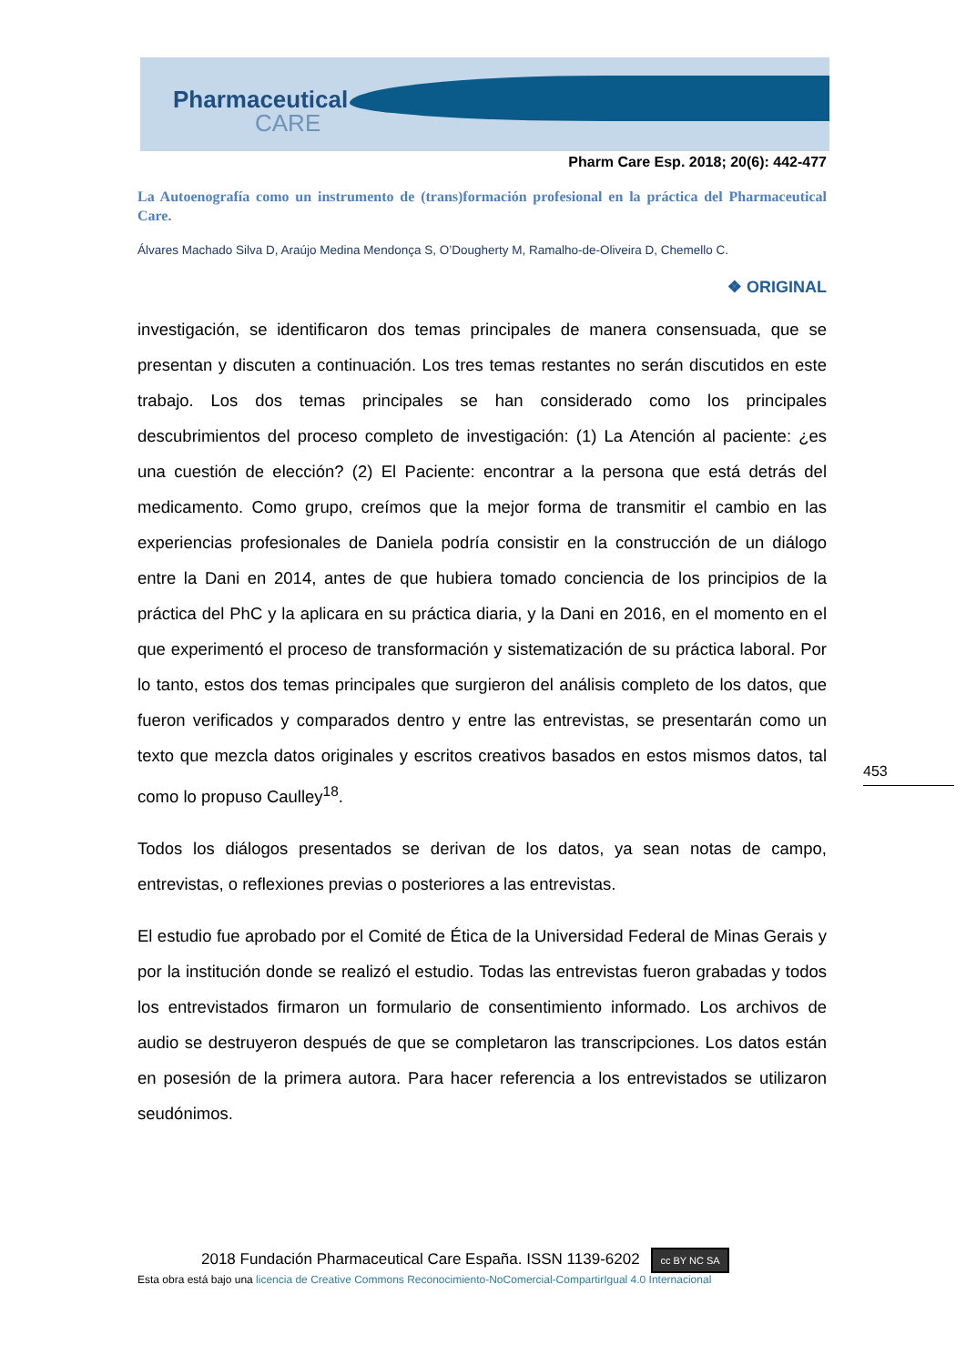Pharmaceutical
CARE
Pharm Care Esp. 2018; 20(6): 442-477
La Autoenografía como un instrumento de (trans)formación profesional en la práctica del Pharmaceutical Care.
Álvares Machado Silva D, Araújo Medina Mendonça S, O’Dougherty M, Ramalho-de-Oliveira D, Chemello C.
❖ ORIGINAL
investigación, se identificaron dos temas principales de manera consensuada, que se presentan y discuten a continuación. Los tres temas restantes no serán discutidos en este trabajo. Los dos temas principales se han considerado como los principales descubrimientos del proceso completo de investigación: (1) La Atención al paciente: ¿es una cuestión de elección? (2) El Paciente: encontrar a la persona que está detrás del medicamento. Como grupo, creímos que la mejor forma de transmitir el cambio en las experiencias profesionales de Daniela podría consistir en la construcción de un diálogo entre la Dani en 2014, antes de que hubiera tomado conciencia de los principios de la práctica del PhC y la aplicara en su práctica diaria, y la Dani en 2016, en el momento en el que experimentó el proceso de transformación y sistematización de su práctica laboral. Por lo tanto, estos dos temas principales que surgieron del análisis completo de los datos, que fueron verificados y comparados dentro y entre las entrevistas, se presentarán como un texto que mezcla datos originales y escritos creativos basados en estos mismos datos, tal como lo propuso Caulley<sup>18</sup>.
Todos los diálogos presentados se derivan de los datos, ya sean notas de campo, entrevistas, o reflexiones previas o posteriores a las entrevistas.
El estudio fue aprobado por el Comité de Ética de la Universidad Federal de Minas Gerais y por la institución donde se realizó el estudio. Todas las entrevistas fueron grabadas y todos los entrevistados firmaron un formulario de consentimiento informado. Los archivos de audio se destruyeron después de que se completaron las transcripciones. Los datos están en posesión de la primera autora. Para hacer referencia a los entrevistados se utilizaron seudónimos.
453
2018 Fundación Pharmaceutical Care España. ISSN 1139-6202 cc BY NC SA
Esta obra está bajo una licencia de Creative Commons Reconocimiento-NoComercial-CompartirIgual 4.0 Internacional